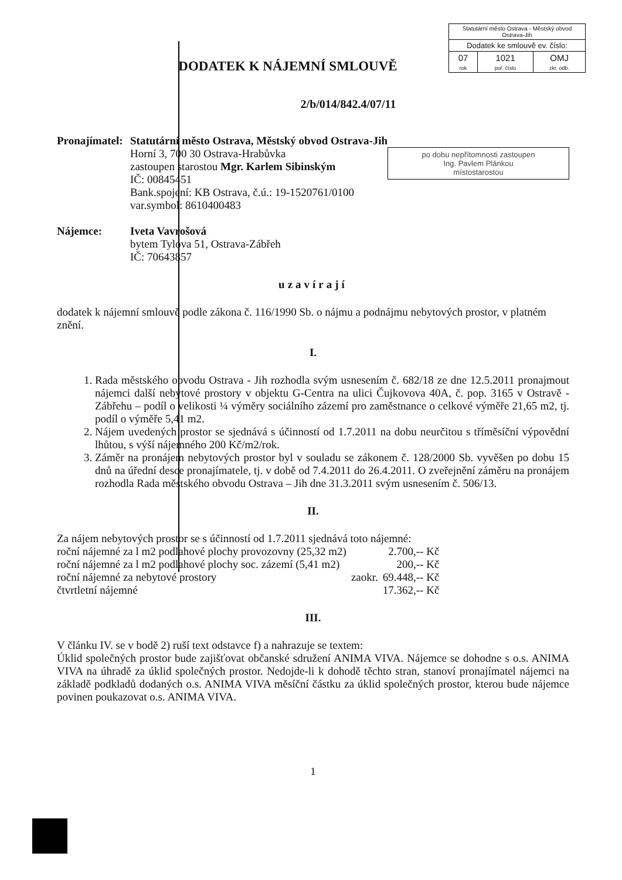Statutární město Ostrava - Městský obvod Ostrava-Jih
Dodatek ke smlouvě ev. číslo:
| 07 | 1021 | OMJ |
| rok | poř. číslo | zkr. odb. |
DODATEK K NÁJEMNÍ SMLOUVĚ
2/b/014/842.4/07/11
Pronajímatel:
Statutární město Ostrava, Městský obvod Ostrava-Jih
po dobu nepřítomnosti zastoupen
Ing. Pavlem Plánkou
místostarostou
Horní 3, 700 30 Ostrava-Hrabůvka
zastoupen starostou Mgr. Karlem Sibinským
IČ: 00845451
Bank.spojení: KB Ostrava, č.ú.: 19-1520761/0100
var.symbol: 8610400483
Nájemce: Iveta Vavrošová
bytem Tylova 51, Ostrava-Zábřeh
IČ: 70643857
uzavírají
dodatek k nájemní smlouvě podle zákona č. 116/1990 Sb. o nájmu a podnájmu nebytových prostor, v platném znění.
I.
1. Rada městského obvodu Ostrava - Jih rozhodla svým usnesením č. 682/18 ze dne 12.5.2011 pronajmout nájemci další nebytové prostory v objektu G-Centra na ulici Čujkovova 40A, č. pop. 3165 v Ostravě - Zábřehu – podíl o velikosti ¼ výměry sociálního zázemí pro zaměstnance o celkové výměře 21,65 m2, tj. podíl o výměře 5,41 m2.
2. Nájem uvedených prostor se sjednává s účinností od 1.7.2011 na dobu neurčitou s tříměsíční výpovědní lhůtou, s výší nájemného 200 Kč/m2/rok.
3. Záměr na pronájem nebytových prostor byl v souladu se zákonem č. 128/2000 Sb. vyvěšen po dobu 15 dnů na úřední desce pronajímatele, tj. v době od 7.4.2011 do 26.4.2011. O zveřejnění záměru na pronájem rozhodla Rada městského obvodu Ostrava – Jih dne 31.3.2011 svým usnesením č. 506/13.
II.
Za nájem nebytových prostor se s účinností od 1.7.2011 sjednává toto nájemné:
| roční nájemné za l m2 podlahové plochy provozovny (25,32 m2) | | 2.700,-- Kč |
| roční nájemné za l m2 podlahové plochy soc. zázemí (5,41 m2) | | 200,-- Kč |
| roční nájemné za nebytové prostory | zaokr. | 69.448,-- Kč |
| čtvrtletní nájemné | | 17.362,-- Kč |
III.
V článku IV. se v bodě 2) ruší text odstavce f) a nahrazuje se textem:
Úklid společných prostor bude zajišťovat občanské sdružení ANIMA VIVA. Nájemce se dohodne s o.s. ANIMA VIVA na úhradě za úklid společných prostor. Nedojde-li k dohodě těchto stran, stanoví pronajímatel nájemci na základě podkladů dodaných o.s. ANIMA VIVA měsíční částku za úklid společných prostor, kterou bude nájemce povinen poukazovat o.s. ANIMA VIVA.
1